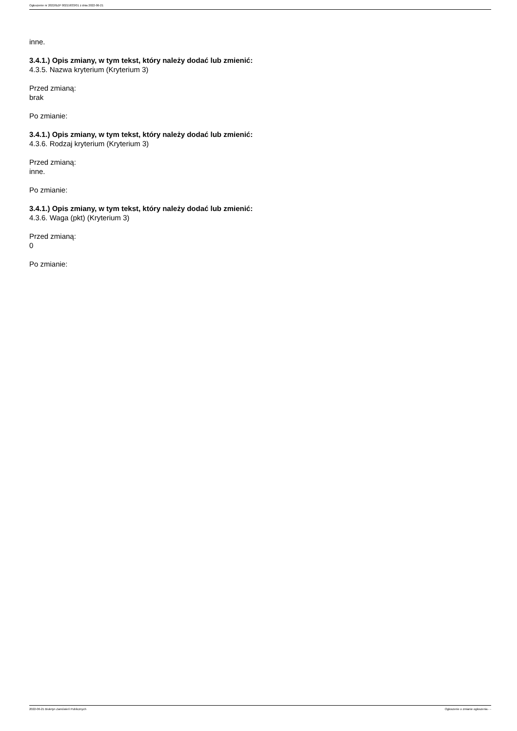Ogłoszenie nr 2022/BZP 00215833/01 z dnia 2022-06-21
inne.
3.4.1.) Opis zmiany, w tym tekst, który należy dodać lub zmienić:
4.3.5. Nazwa kryterium (Kryterium 3)
Przed zmianą:
brak
Po zmianie:
3.4.1.) Opis zmiany, w tym tekst, który należy dodać lub zmienić:
4.3.6. Rodzaj kryterium (Kryterium 3)
Przed zmianą:
inne.
Po zmianie:
3.4.1.) Opis zmiany, w tym tekst, który należy dodać lub zmienić:
4.3.6. Waga (pkt) (Kryterium 3)
Przed zmianą:
0
Po zmianie:
2022-06-21 Biuletyn Zamówień Publicznych Ogłoszenie o zmianie ogłoszenia - -